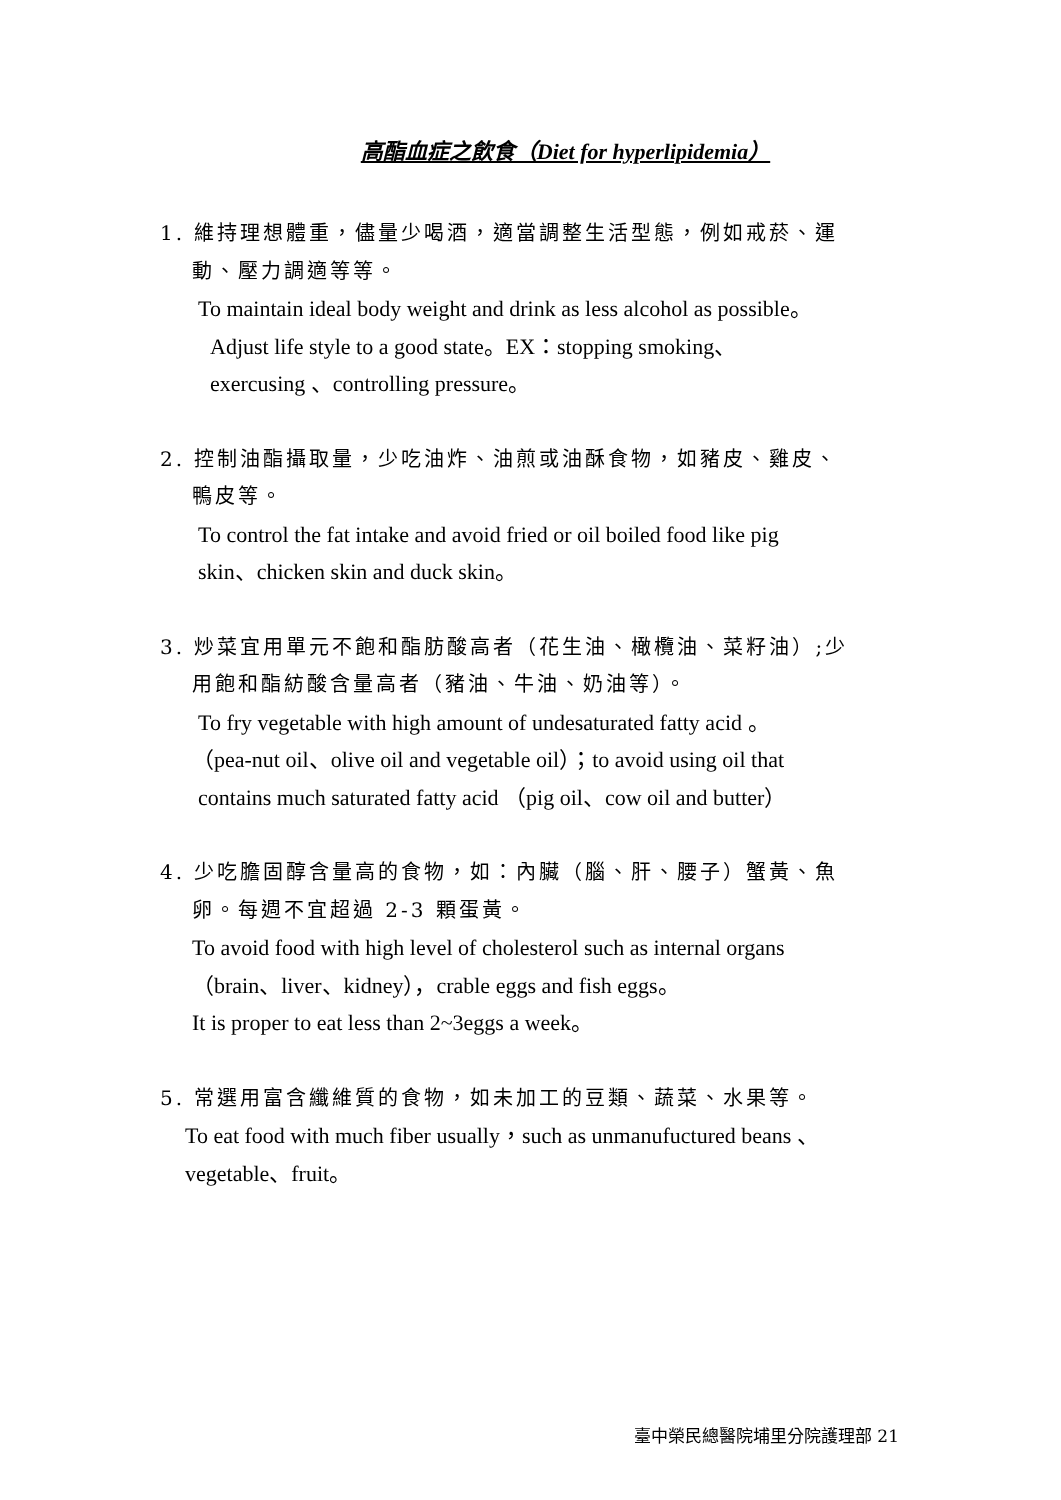高酯血症之飲食（Diet for hyperlipidemia）
1. 維持理想體重，儘量少喝酒，適當調整生活型態，例如戒菸、運
動、壓力調適等等。
To maintain ideal body weight and drink as less alcohol as possible。
Adjust life style to a good state。EX：stopping smoking、
exercusing 、controlling pressure。
2. 控制油酯攝取量，少吃油炸、油煎或油酥食物，如豬皮、雞皮、
鴨皮等。
To control the fat intake and avoid fried or oil boiled food like pig
skin、chicken skin and duck skin。
3. 炒菜宜用單元不飽和酯肪酸高者（花生油、橄欖油、菜籽油）;少
用飽和酯紡酸含量高者（豬油、牛油、奶油等）。
To fry vegetable with high amount of undesaturated fatty acid 。
（pea-nut oil、olive oil and vegetable oil）；to avoid using oil that
contains much saturated fatty acid （pig oil、cow oil and butter）
4. 少吃膽固醇含量高的食物，如：內臟（腦、肝、腰子）蟹黃、魚
卵。每週不宜超過 2-3 顆蛋黃。
To avoid food with high level of cholesterol such as internal organs
（brain、liver、kidney），crable eggs and fish eggs。
It is proper to eat less than 2~3eggs a week。
5. 常選用富含纖維質的食物，如未加工的豆類、蔬菜、水果等。
To eat food with much fiber usually，such as unmanufuctured beans 、
vegetable、fruit。
臺中榮民總醫院埔里分院護理部 21